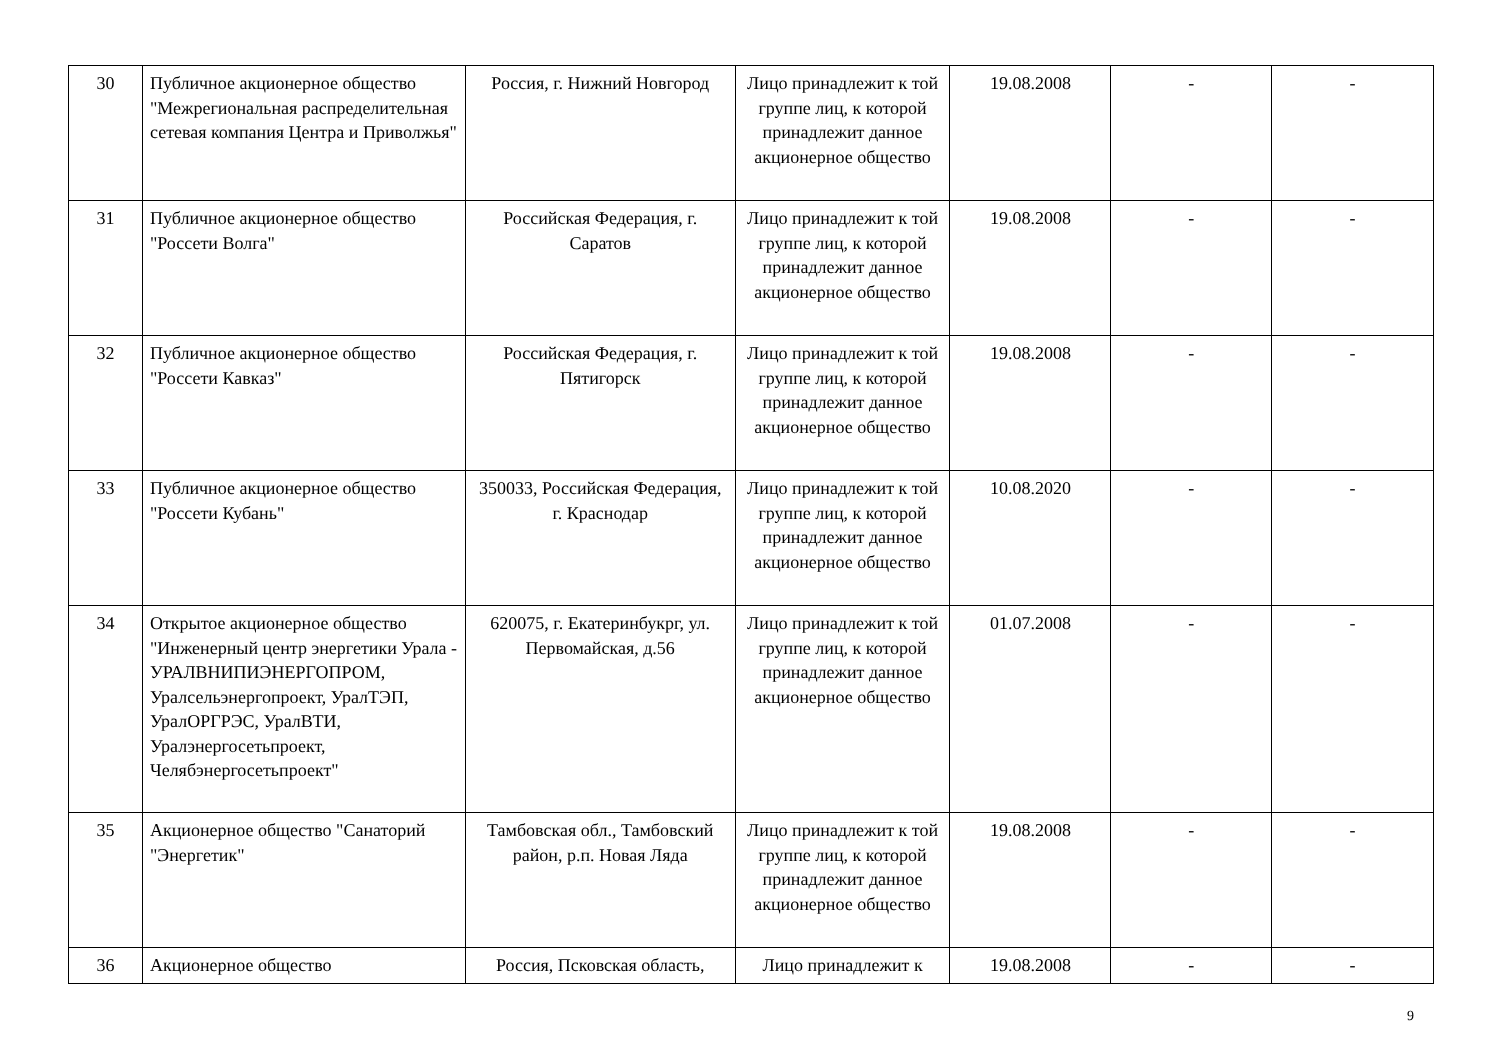| 30 | Публичное акционерное общество "Межрегиональная распределительная сетевая компания Центра и Приволжья" | Россия, г. Нижний Новгород | Лицо принадлежит к той группе лиц, к которой принадлежит данное акционерное общество | 19.08.2008 | - | - |
| 31 | Публичное акционерное общество "Россети Волга" | Российская Федерация, г. Саратов | Лицо принадлежит к той группе лиц, к которой принадлежит данное акционерное общество | 19.08.2008 | - | - |
| 32 | Публичное акционерное общество "Россети Кавказ" | Российская Федерация, г. Пятигорск | Лицо принадлежит к той группе лиц, к которой принадлежит данное акционерное общество | 19.08.2008 | - | - |
| 33 | Публичное акционерное общество "Россети Кубань" | 350033, Российская Федерация, г. Краснодар | Лицо принадлежит к той группе лиц, к которой принадлежит данное акционерное общество | 10.08.2020 | - | - |
| 34 | Открытое акционерное общество "Инженерный центр энергетики Урала - УРАЛВНИПИЭНЕРГОПРОМ, Уралсельэнергопроект, УралТЭП, УралОРГРЭС, УралВТИ, Уралэнергосетьпроект, Челябэнергосетьпроект" | 620075, г. Екатеринбукрг, ул. Первомайская, д.56 | Лицо принадлежит к той группе лиц, к которой принадлежит данное акционерное общество | 01.07.2008 | - | - |
| 35 | Акционерное общество "Санаторий "Энергетик" | Тамбовская обл., Тамбовский район, р.п. Новая Ляда | Лицо принадлежит к той группе лиц, к которой принадлежит данное акционерное общество | 19.08.2008 | - | - |
| 36 | Акционерное общество | Россия, Псковская область, | Лицо принадлежит к | 19.08.2008 | - | - |
9